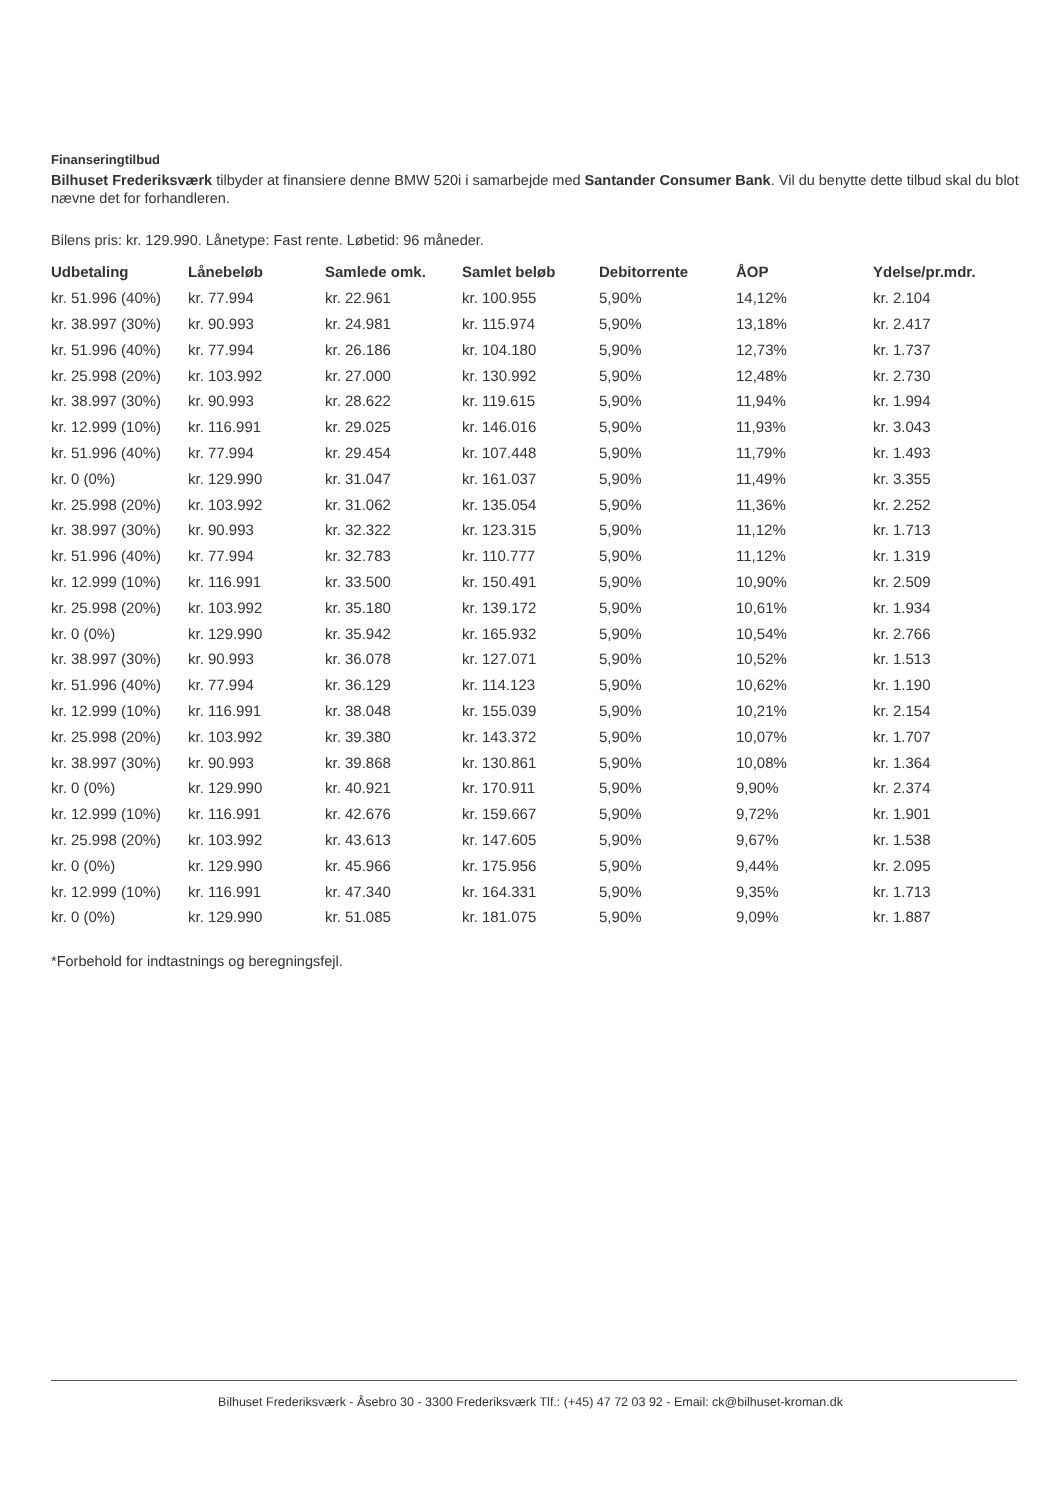Finanseringtilbud
Bilhuset Frederiksværk tilbyder at finansiere denne BMW 520i i samarbejde med Santander Consumer Bank. Vil du benytte dette tilbud skal du blot nævne det for forhandleren.
Bilens pris: kr. 129.990. Lånetype: Fast rente. Løbetid: 96 måneder.
| Udbetaling | Lånebeløb | Samlede omk. | Samlet beløb | Debitorrente | ÅOP | Ydelse/pr.mdr. |
| --- | --- | --- | --- | --- | --- | --- |
| kr. 51.996 (40%) | kr. 77.994 | kr. 22.961 | kr. 100.955 | 5,90% | 14,12% | kr. 2.104 |
| kr. 38.997 (30%) | kr. 90.993 | kr. 24.981 | kr. 115.974 | 5,90% | 13,18% | kr. 2.417 |
| kr. 51.996 (40%) | kr. 77.994 | kr. 26.186 | kr. 104.180 | 5,90% | 12,73% | kr. 1.737 |
| kr. 25.998 (20%) | kr. 103.992 | kr. 27.000 | kr. 130.992 | 5,90% | 12,48% | kr. 2.730 |
| kr. 38.997 (30%) | kr. 90.993 | kr. 28.622 | kr. 119.615 | 5,90% | 11,94% | kr. 1.994 |
| kr. 12.999 (10%) | kr. 116.991 | kr. 29.025 | kr. 146.016 | 5,90% | 11,93% | kr. 3.043 |
| kr. 51.996 (40%) | kr. 77.994 | kr. 29.454 | kr. 107.448 | 5,90% | 11,79% | kr. 1.493 |
| kr. 0 (0%) | kr. 129.990 | kr. 31.047 | kr. 161.037 | 5,90% | 11,49% | kr. 3.355 |
| kr. 25.998 (20%) | kr. 103.992 | kr. 31.062 | kr. 135.054 | 5,90% | 11,36% | kr. 2.252 |
| kr. 38.997 (30%) | kr. 90.993 | kr. 32.322 | kr. 123.315 | 5,90% | 11,12% | kr. 1.713 |
| kr. 51.996 (40%) | kr. 77.994 | kr. 32.783 | kr. 110.777 | 5,90% | 11,12% | kr. 1.319 |
| kr. 12.999 (10%) | kr. 116.991 | kr. 33.500 | kr. 150.491 | 5,90% | 10,90% | kr. 2.509 |
| kr. 25.998 (20%) | kr. 103.992 | kr. 35.180 | kr. 139.172 | 5,90% | 10,61% | kr. 1.934 |
| kr. 0 (0%) | kr. 129.990 | kr. 35.942 | kr. 165.932 | 5,90% | 10,54% | kr. 2.766 |
| kr. 38.997 (30%) | kr. 90.993 | kr. 36.078 | kr. 127.071 | 5,90% | 10,52% | kr. 1.513 |
| kr. 51.996 (40%) | kr. 77.994 | kr. 36.129 | kr. 114.123 | 5,90% | 10,62% | kr. 1.190 |
| kr. 12.999 (10%) | kr. 116.991 | kr. 38.048 | kr. 155.039 | 5,90% | 10,21% | kr. 2.154 |
| kr. 25.998 (20%) | kr. 103.992 | kr. 39.380 | kr. 143.372 | 5,90% | 10,07% | kr. 1.707 |
| kr. 38.997 (30%) | kr. 90.993 | kr. 39.868 | kr. 130.861 | 5,90% | 10,08% | kr. 1.364 |
| kr. 0 (0%) | kr. 129.990 | kr. 40.921 | kr. 170.911 | 5,90% | 9,90% | kr. 2.374 |
| kr. 12.999 (10%) | kr. 116.991 | kr. 42.676 | kr. 159.667 | 5,90% | 9,72% | kr. 1.901 |
| kr. 25.998 (20%) | kr. 103.992 | kr. 43.613 | kr. 147.605 | 5,90% | 9,67% | kr. 1.538 |
| kr. 0 (0%) | kr. 129.990 | kr. 45.966 | kr. 175.956 | 5,90% | 9,44% | kr. 2.095 |
| kr. 12.999 (10%) | kr. 116.991 | kr. 47.340 | kr. 164.331 | 5,90% | 9,35% | kr. 1.713 |
| kr. 0 (0%) | kr. 129.990 | kr. 51.085 | kr. 181.075 | 5,90% | 9,09% | kr. 1.887 |
*Forbehold for indtastnings og beregningsfejl.
Bilhuset Frederiksværk - Åsebro 30 - 3300 Frederiksværk Tlf.: (+45) 47 72 03 92 - Email: ck@bilhuset-kroman.dk